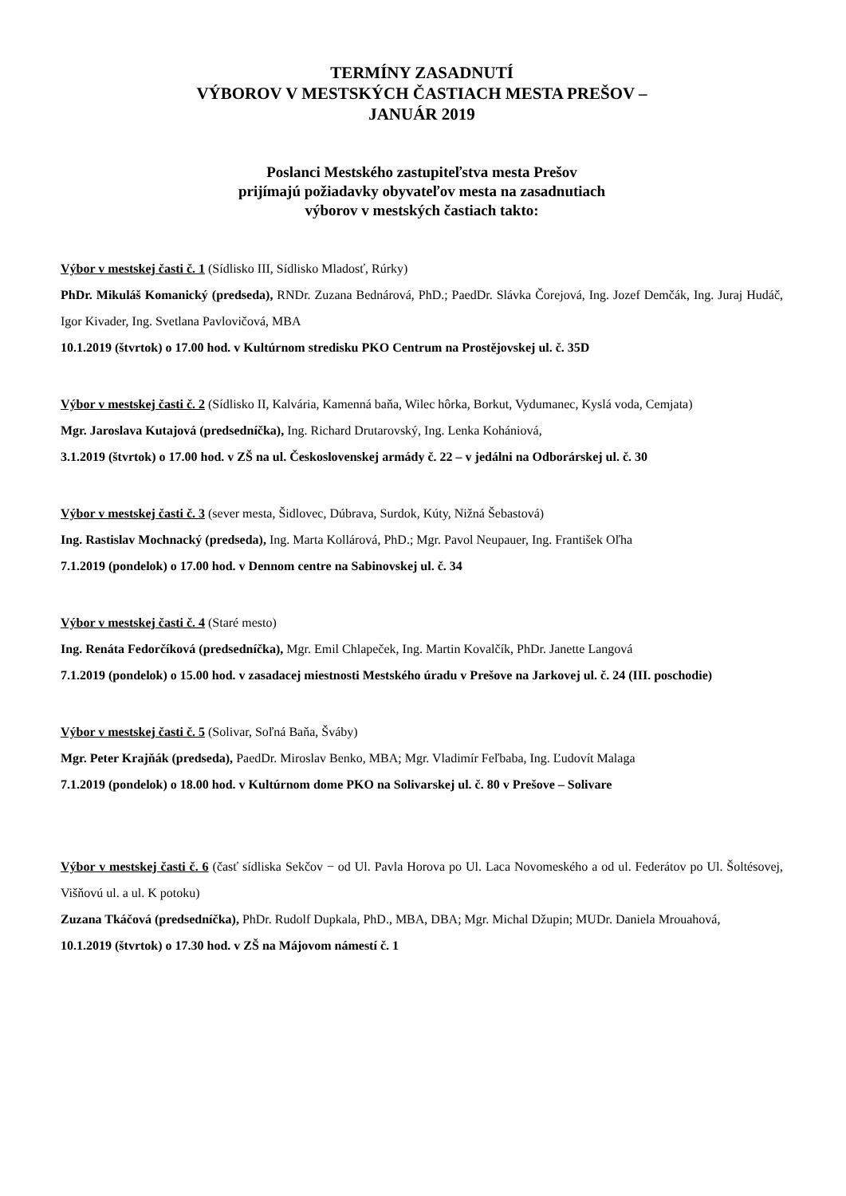TERMÍNY ZASADNUTÍ
VÝBOROV V MESTSKÝCH ČASTIACH MESTA PREŠOV –
JANUÁR 2019
Poslanci Mestského zastupiteľstva mesta Prešov
prijímajú požiadavky obyvateľov mesta na zasadnutiach
výborov v mestských častiach takto:
Výbor v mestskej časti č. 1 (Sídlisko III, Sídlisko Mladosť, Rúrky)
PhDr. Mikuláš Komanický (predseda), RNDr. Zuzana Bednárová, PhD.; PaedDr. Slávka Čorejová, Ing. Jozef Demčák, Ing. Juraj Hudáč, Igor Kivader, Ing. Svetlana Pavlovičová, MBA
10.1.2019 (štvrtok) o 17.00 hod. v Kultúrnom stredisku PKO Centrum na Prostějovskej ul. č. 35D
Výbor v mestskej časti č. 2 (Sídlisko II, Kalvária, Kamenná baňa, Wilec hôrka, Borkut, Vydumanec, Kyslá voda, Cemjata)
Mgr. Jaroslava Kutajová (predsedníčka), Ing. Richard Drutarovský, Ing. Lenka Kohániová,
3.1.2019 (štvrtok) o 17.00 hod. v ZŠ na ul. Československej armády č. 22 – v jedálni na Odborárskej ul. č. 30
Výbor v mestskej časti č. 3 (sever mesta, Šidlovec, Dúbrava, Surdok, Kúty, Nižná Šebastová)
Ing. Rastislav Mochnacký (predseda), Ing. Marta Kollárová, PhD.; Mgr. Pavol Neupauer, Ing. František Oľha
7.1.2019 (pondelok) o 17.00 hod. v Dennom centre na Sabinovskej ul. č. 34
Výbor v mestskej časti č. 4 (Staré mesto)
Ing. Renáta Fedorčíková (predsedníčka), Mgr. Emil Chlapeček, Ing. Martin Kovalčík, PhDr. Janette Langová
7.1.2019 (pondelok) o 15.00 hod. v zasadacej miestnosti Mestského úradu v Prešove na Jarkovej ul. č. 24 (III. poschodie)
Výbor v mestskej časti č. 5 (Solivar, Soľná Baňa, Šváby)
Mgr. Peter Krajňák (predseda), PaedDr. Miroslav Benko, MBA; Mgr. Vladimír Feľbaba, Ing. Ľudovít Malaga
7.1.2019 (pondelok) o 18.00 hod. v Kultúrnom dome PKO na Solivarskej ul. č. 80 v Prešove – Solivare
Výbor v mestskej časti č. 6 (časť sídliska Sekčov − od Ul. Pavla Horova po Ul. Laca Novomeského a od ul. Federátov po Ul. Šoltésovej, Višňovú ul. a ul. K potoku)
Zuzana Tkáčová (predsedníčka), PhDr. Rudolf Dupkala, PhD., MBA, DBA; Mgr. Michal Džupin; MUDr. Daniela Mrouahová,
10.1.2019 (štvrtok) o 17.30 hod. v ZŠ na Májovom námestí č. 1